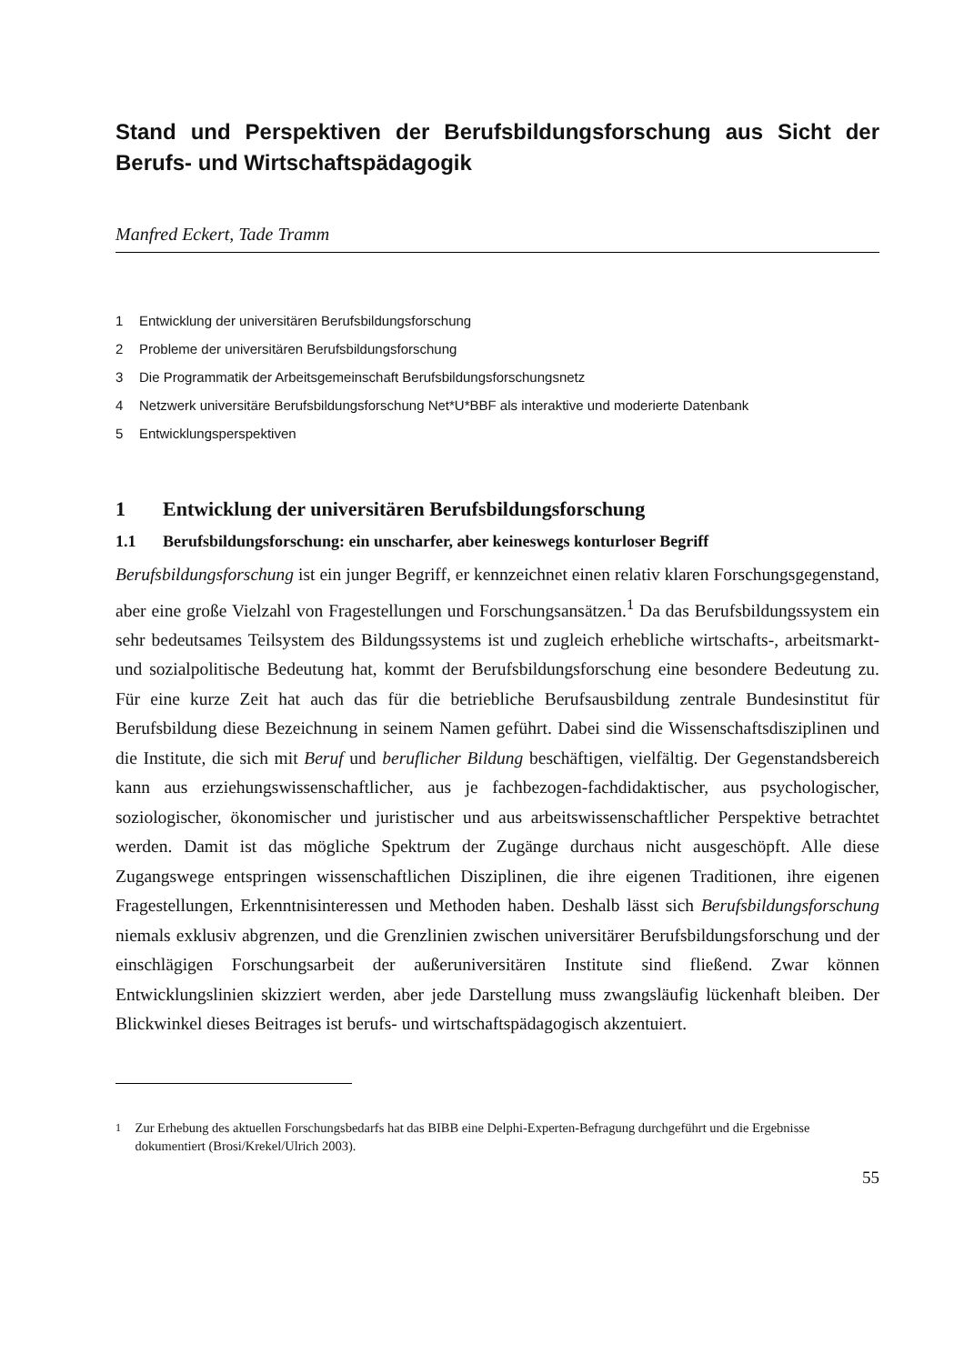Stand und Perspektiven der Berufsbildungsforschung aus Sicht der Berufs- und Wirtschaftspädagogik
Manfred Eckert, Tade Tramm
1 Entwicklung der universitären Berufsbildungsforschung
2 Probleme der universitären Berufsbildungsforschung
3 Die Programmatik der Arbeitsgemeinschaft Berufsbildungsforschungsnetz
4 Netzwerk universitäre Berufsbildungsforschung Net*U*BBF als interaktive und moderierte Datenbank
5 Entwicklungsperspektiven
1 Entwicklung der universitären Berufsbildungsforschung
1.1 Berufsbildungsforschung: ein unscharfer, aber keineswegs konturloser Begriff
Berufsbildungsforschung ist ein junger Begriff, er kennzeichnet einen relativ klaren Forschungsgegenstand, aber eine große Vielzahl von Fragestellungen und Forschungsansätzen.<sup>1</sup> Da das Berufsbildungssystem ein sehr bedeutsames Teilsystem des Bildungssystems ist und zugleich erhebliche wirtschafts-, arbeitsmarkt- und sozialpolitische Bedeutung hat, kommt der Berufsbildungsforschung eine besondere Bedeutung zu. Für eine kurze Zeit hat auch das für die betriebliche Berufsausbildung zentrale Bundesinstitut für Berufsbildung diese Bezeichnung in seinem Namen geführt. Dabei sind die Wissenschaftsdisziplinen und die Institute, die sich mit Beruf und beruflicher Bildung beschäftigen, vielfältig. Der Gegenstandsbereich kann aus erziehungswissenschaftlicher, aus je fachbezogen-fachdidaktischer, aus psychologischer, soziologischer, ökonomischer und juristischer und aus arbeitswissenschaftlicher Perspektive betrachtet werden. Damit ist das mögliche Spektrum der Zugänge durchaus nicht ausgeschöpft. Alle diese Zugangswege entspringen wissenschaftlichen Disziplinen, die ihre eigenen Traditionen, ihre eigenen Fragestellungen, Erkenntnisinteressen und Methoden haben. Deshalb lässt sich Berufsbildungsforschung niemals exklusiv abgrenzen, und die Grenzlinien zwischen universitärer Berufsbildungsforschung und der einschlägigen Forschungsarbeit der außeruniversitären Institute sind fließend. Zwar können Entwicklungslinien skizziert werden, aber jede Darstellung muss zwangsläufig lückenhaft bleiben. Der Blickwinkel dieses Beitrages ist berufs- und wirtschaftspädagogisch akzentuiert.
<sup>1</sup> Zur Erhebung des aktuellen Forschungsbedarfs hat das BIBB eine Delphi-Experten-Befragung durchgeführt und die Ergebnisse dokumentiert (Brosi/Krekel/Ulrich 2003).
55